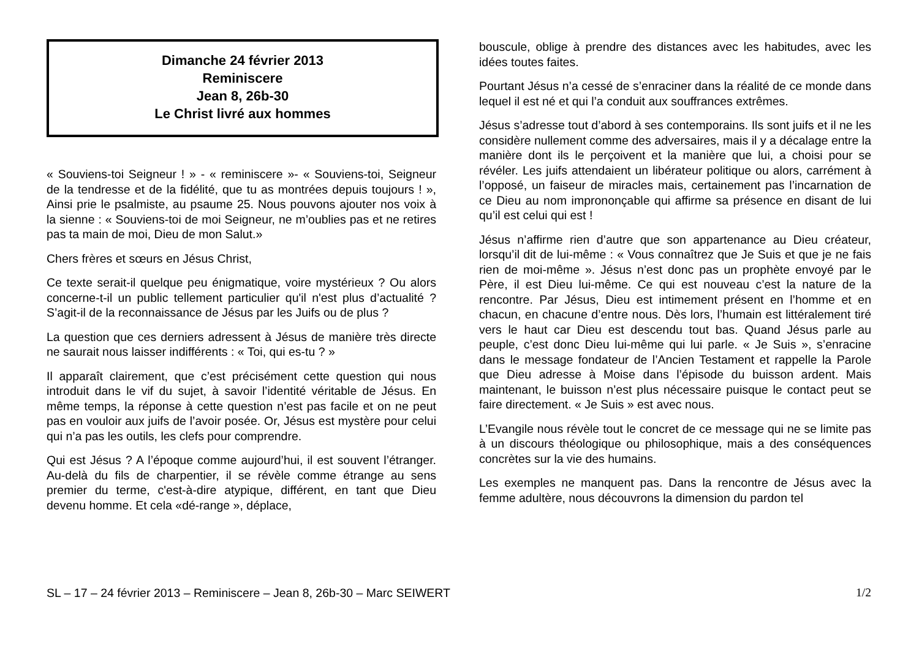Dimanche 24 février 2013
Reminiscere
Jean 8, 26b-30
Le Christ livré aux hommes
« Souviens-toi Seigneur ! » - « reminiscere »- « Souviens-toi, Seigneur de la tendresse et de la fidélité, que tu as montrées depuis toujours ! », Ainsi prie le psalmiste, au psaume 25. Nous pouvons ajouter nos voix à la sienne : « Souviens-toi de moi Seigneur, ne m’oublies pas et ne retires pas ta main de moi, Dieu de mon Salut.»
Chers frères et sœurs en Jésus Christ,
Ce texte serait-il quelque peu énigmatique, voire mystérieux ? Ou alors concerne-t-il un public tellement particulier qu'il n'est plus d’actualité ? S’agit-il de la reconnaissance de Jésus par les Juifs ou de plus ?
La question que ces derniers adressent à Jésus de manière très directe ne saurait nous laisser indifférents : « Toi, qui es-tu ? »
Il apparaît clairement, que c’est précisément cette question qui nous introduit dans le vif du sujet, à savoir l’identité véritable de Jésus. En même temps, la réponse à cette question n’est pas facile et on ne peut pas en vouloir aux juifs de l’avoir posée. Or, Jésus est mystère pour celui qui n’a pas les outils, les clefs pour comprendre.
Qui est Jésus ? A l’époque comme aujourd’hui, il est souvent l’étranger. Au-delà du fils de charpentier, il se révèle comme étrange au sens premier du terme, c'est-à-dire atypique, différent, en tant que Dieu devenu homme. Et cela «dé-range », déplace,
bouscule, oblige à prendre des distances avec les habitudes, avec les idées toutes faites.
Pourtant Jésus n’a cessé de s’enraciner dans la réalité de ce monde dans lequel il est né et qui l’a conduit aux souffrances extrêmes.
Jésus s’adresse tout d’abord à ses contemporains. Ils sont juifs et il ne les considère nullement comme des adversaires, mais il y a décalage entre la manière dont ils le perçoivent et la manière que lui, a choisi pour se révéler. Les juifs attendaient un libérateur politique ou alors, carrément à l’opposé, un faiseur de miracles mais, certainement pas l’incarnation de ce Dieu au nom imprononçable qui affirme sa présence en disant de lui qu’il est celui qui est !
Jésus n’affirme rien d’autre que son appartenance au Dieu créateur, lorsqu’il dit de lui-même : « Vous connaîtrez que Je Suis et que je ne fais rien de moi-même ». Jésus n’est donc pas un prophète envoyé par le Père, il est Dieu lui-même. Ce qui est nouveau c’est la nature de la rencontre. Par Jésus, Dieu est intimement présent en l’homme et en chacun, en chacune d’entre nous. Dès lors, l’humain est littéralement tiré vers le haut car Dieu est descendu tout bas. Quand Jésus parle au peuple, c’est donc Dieu lui-même qui lui parle. « Je Suis », s’enracine dans le message fondateur de l’Ancien Testament et rappelle la Parole que Dieu adresse à Moise dans l’épisode du buisson ardent. Mais maintenant, le buisson n’est plus nécessaire puisque le contact peut se faire directement. « Je Suis » est avec nous.
L’Evangile nous révèle tout le concret de ce message qui ne se limite pas à un discours théologique ou philosophique, mais a des conséquences concrètes sur la vie des humains.
Les exemples ne manquent pas. Dans la rencontre de Jésus avec la femme adultère, nous découvrons la dimension du pardon tel
SL – 17 – 24 février 2013 – Reminiscere – Jean 8, 26b-30 – Marc SEIWERT 1/2